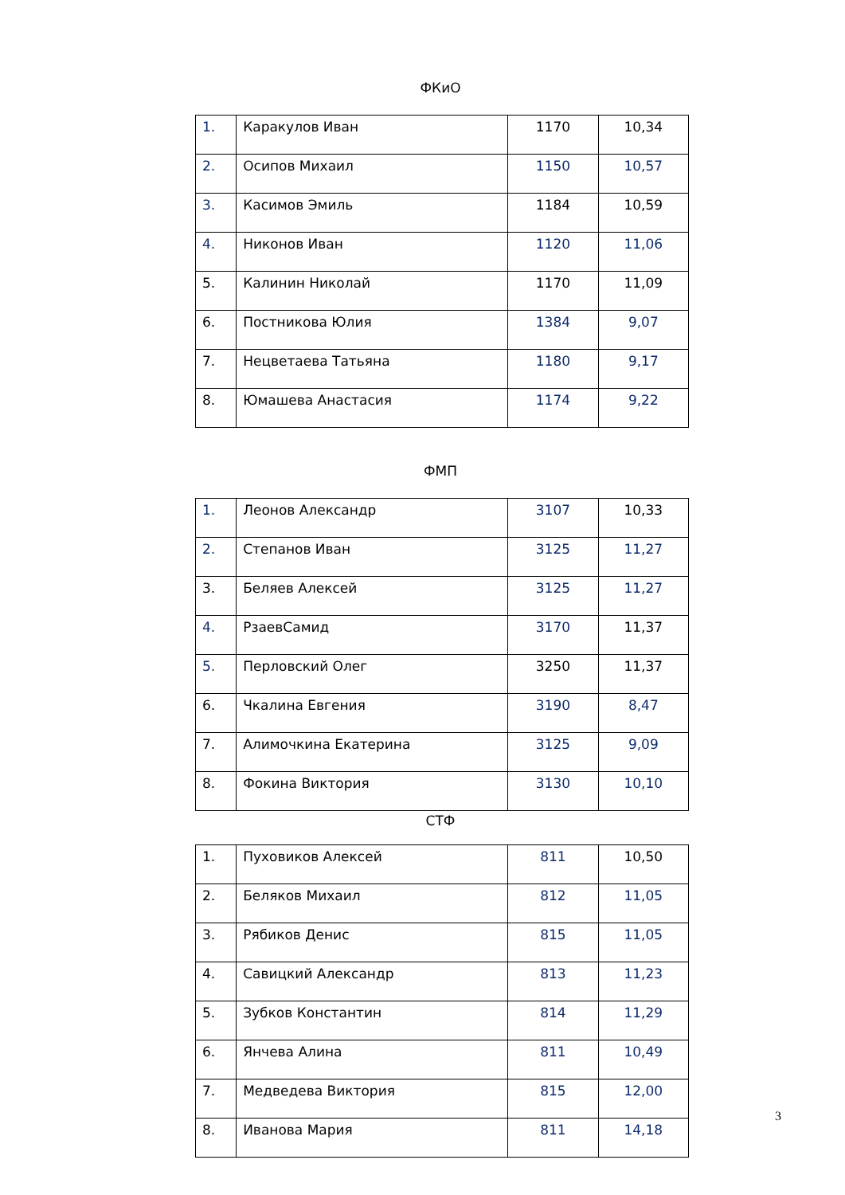ФКиО
| 1. | Каракулов Иван | 1170 | 10,34 |
| 2. | Осипов Михаил | 1150 | 10,57 |
| 3. | Касимов Эмиль | 1184 | 10,59 |
| 4. | Никонов Иван | 1120 | 11,06 |
| 5. | Калинин Николай | 1170 | 11,09 |
| 6. | Постникова Юлия | 1384 | 9,07 |
| 7. | Нецветаева Татьяна | 1180 | 9,17 |
| 8. | Юмашева Анастасия | 1174 | 9,22 |
ФМП
| 1. | Леонов Александр | 3107 | 10,33 |
| 2. | Степанов Иван | 3125 | 11,27 |
| 3. | Беляев Алексей | 3125 | 11,27 |
| 4. | РзаевСамид | 3170 | 11,37 |
| 5. | Перловский Олег | 3250 | 11,37 |
| 6. | Чкалина Евгения | 3190 | 8,47 |
| 7. | Алимочкина Екатерина | 3125 | 9,09 |
| 8. | Фокина Виктория | 3130 | 10,10 |
СТФ
| 1. | Пуховиков Алексей | 811 | 10,50 |
| 2. | Беляков Михаил | 812 | 11,05 |
| 3. | Рябиков Денис | 815 | 11,05 |
| 4. | Савицкий Александр | 813 | 11,23 |
| 5. | Зубков Константин | 814 | 11,29 |
| 6. | Янчева Алина | 811 | 10,49 |
| 7. | Медведева Виктория | 815 | 12,00 |
| 8. | Иванова Мария | 811 | 14,18 |
3